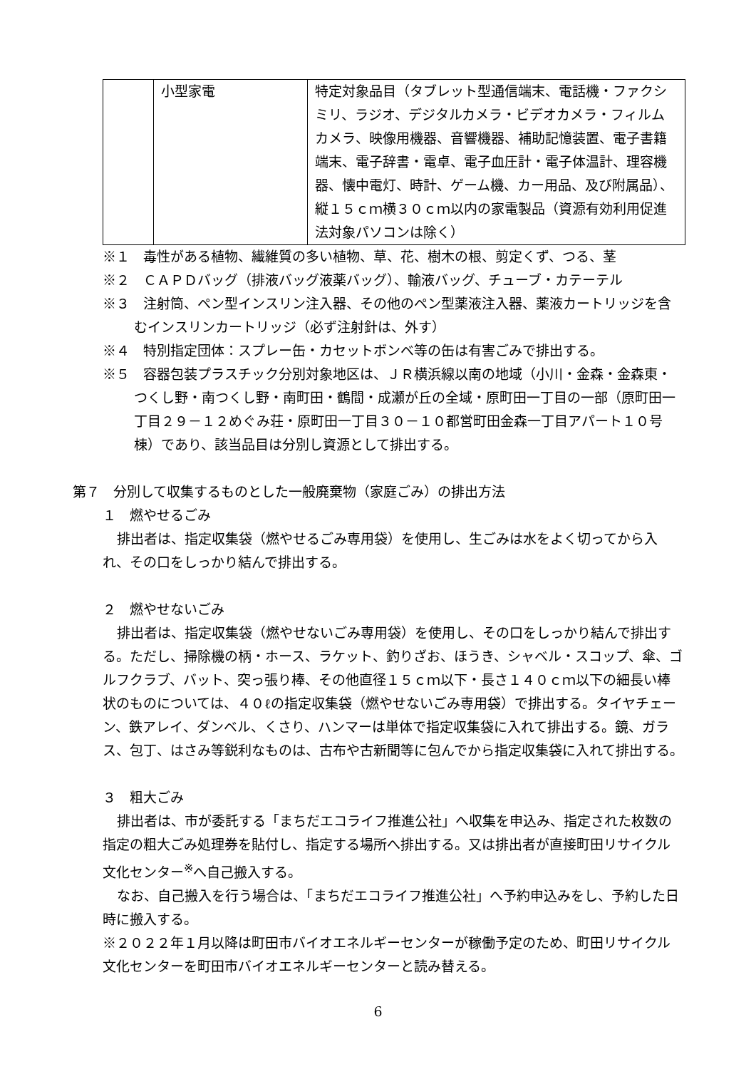| | 小型家電 | 特定対象品目（タブレット型通信端末、電話機・ファクシミリ、ラジオ、デジタルカメラ・ビデオカメラ・フィルムカメラ、映像用機器、音響機器、補助記憶装置、電子書籍端末、電子辞書・電卓、電子血圧計・電子体温計、理容機器、懐中電灯、時計、ゲーム機、カー用品、及び附属品）、縦１５ｃｍ横３０ｃｍ以内の家電製品（資源有効利用促進法対象パソコンは除く） |
※１　毒性がある植物、繊維質の多い植物、草、花、樹木の根、剪定くず、つる、茎
※２　ＣＡＰＤバッグ（排液バッグ液薬バッグ）、輸液バッグ、チューブ・カテーテル
※３　注射筒、ペン型インスリン注入器、その他のペン型薬液注入器、薬液カートリッジを含むインスリンカートリッジ（必ず注射針は、外す）
※４　特別指定団体：スプレー缶・カセットボンベ等の缶は有害ごみで排出する。
※５　容器包装プラスチック分別対象地区は、ＪＲ横浜線以南の地域（小川・金森・金森東・つくし野・南つくし野・南町田・鶴間・成瀬が丘の全域・原町田一丁目の一部（原町田一丁目２９－１２めぐみ荘・原町田一丁目３０－１０都営町田金森一丁目アパート１０号棟）であり、該当品目は分別し資源として排出する。
第７　分別して収集するものとした一般廃棄物（家庭ごみ）の排出方法
１　燃やせるごみ
排出者は、指定収集袋（燃やせるごみ専用袋）を使用し、生ごみは水をよく切ってから入れ、その口をしっかり結んで排出する。
２　燃やせないごみ
排出者は、指定収集袋（燃やせないごみ専用袋）を使用し、その口をしっかり結んで排出する。ただし、掃除機の柄・ホース、ラケット、釣りざお、ほうき、シャベル・スコップ、傘、ゴルフクラブ、バット、突っ張り棒、その他直径１５ｃｍ以下・長さ１４０ｃｍ以下の細長い棒状のものについては、４０ℓの指定収集袋（燃やせないごみ専用袋）で排出する。タイヤチェーン、鉄アレイ、ダンベル、くさり、ハンマーは単体で指定収集袋に入れて排出する。鏡、ガラス、包丁、はさみ等鋭利なものは、古布や古新聞等に包んでから指定収集袋に入れて排出する。
３　粗大ごみ
排出者は、市が委託する「まちだエコライフ推進公社」へ収集を申込み、指定された枚数の指定の粗大ごみ処理券を貼付し、指定する場所へ排出する。又は排出者が直接町田リサイクル文化センター<sup>※</sup>へ自己搬入する。
なお、自己搬入を行う場合は、「まちだエコライフ推進公社」へ予約申込みをし、予約した日時に搬入する。
※２０２２年１月以降は町田市バイオエネルギーセンターが稼働予定のため、町田リサイクル文化センターを町田市バイオエネルギーセンターと読み替える。
6